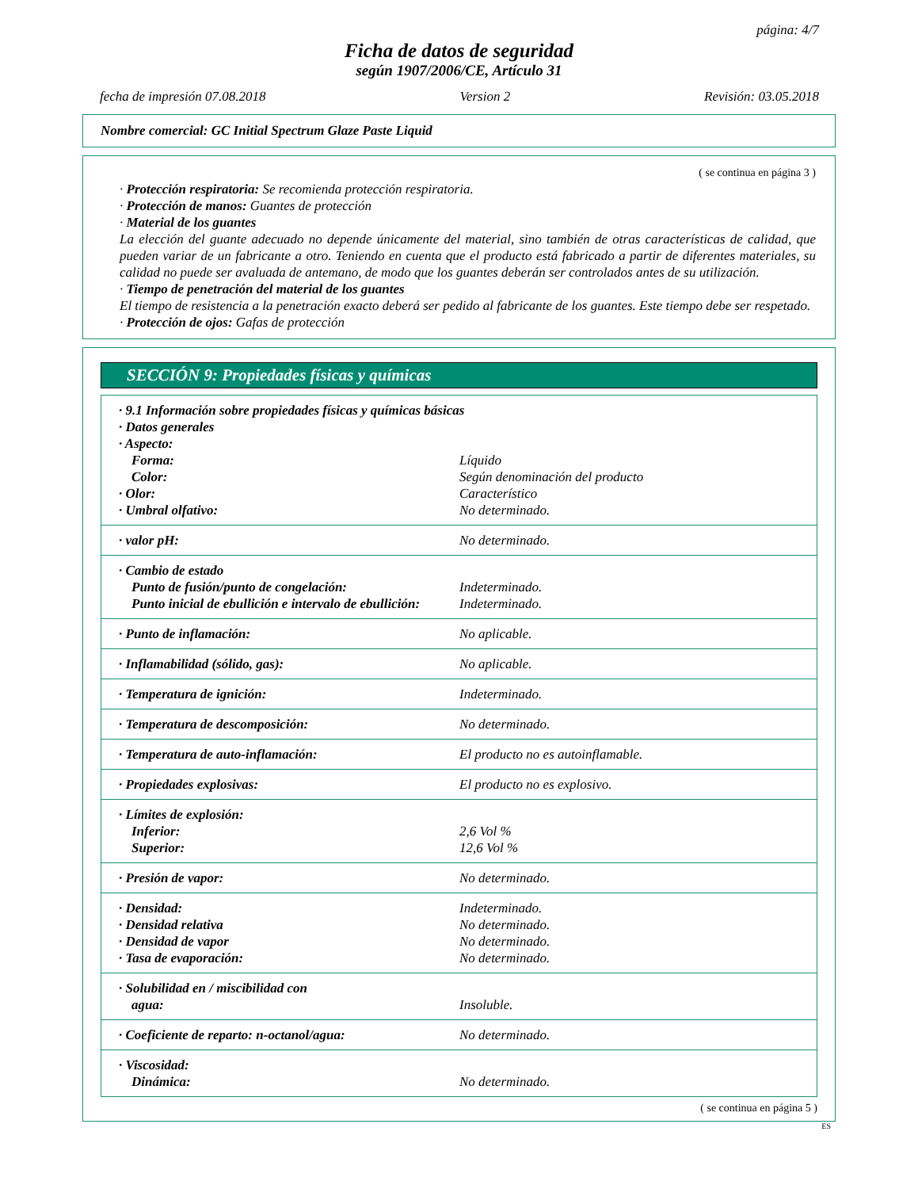página: 4/7
Ficha de datos de seguridad
según 1907/2006/CE, Artículo 31
fecha de impresión 07.08.2018 Version 2 Revisión: 03.05.2018
Nombre comercial: GC Initial Spectrum Glaze Paste Liquid
( se continua en página 3 )
· Protección respiratoria: Se recomienda protección respiratoria.
· Protección de manos: Guantes de protección
· Material de los guantes
La elección del guante adecuado no depende únicamente del material, sino también de otras características de calidad, que pueden variar de un fabricante a otro. Teniendo en cuenta que el producto está fabricado a partir de diferentes materiales, su calidad no puede ser avaluada de antemano, de modo que los guantes deberán ser controlados antes de su utilización.
· Tiempo de penetración del material de los guantes
El tiempo de resistencia a la penetración exacto deberá ser pedido al fabricante de los guantes. Este tiempo debe ser respetado.
· Protección de ojos: Gafas de protección
SECCIÓN 9: Propiedades físicas y químicas
| · 9.1 Información sobre propiedades físicas y químicas básicas | |
| · Datos generales | |
| · Aspecto: | |
| Forma: | Líquido |
| Color: | Según denominación del producto |
| · Olor: | Característico |
| · Umbral olfativo: | No determinado. |
| · valor pH: | No determinado. |
| · Cambio de estado | |
| Punto de fusión/punto de congelación: | Indeterminado. |
| Punto inicial de ebullición e intervalo de ebullición: | Indeterminado. |
| · Punto de inflamación: | No aplicable. |
| · Inflamabilidad (sólido, gas): | No aplicable. |
| · Temperatura de ignición: | Indeterminado. |
| · Temperatura de descomposición: | No determinado. |
| · Temperatura de auto-inflamación: | El producto no es autoinflamable. |
| · Propiedades explosivas: | El producto no es explosivo. |
| · Límites de explosión: | |
| Inferior: | 2,6 Vol % |
| Superior: | 12,6 Vol % |
| · Presión de vapor: | No determinado. |
| · Densidad: | Indeterminado. |
| · Densidad relativa | No determinado. |
| · Densidad de vapor | No determinado. |
| · Tasa de evaporación: | No determinado. |
| · Solubilidad en / miscibilidad con | |
| agua: | Insoluble. |
| · Coeficiente de reparto: n-octanol/agua: | No determinado. |
| · Viscosidad: | |
| Dinámica: | No determinado. |
( se continua en página 5 )
ES